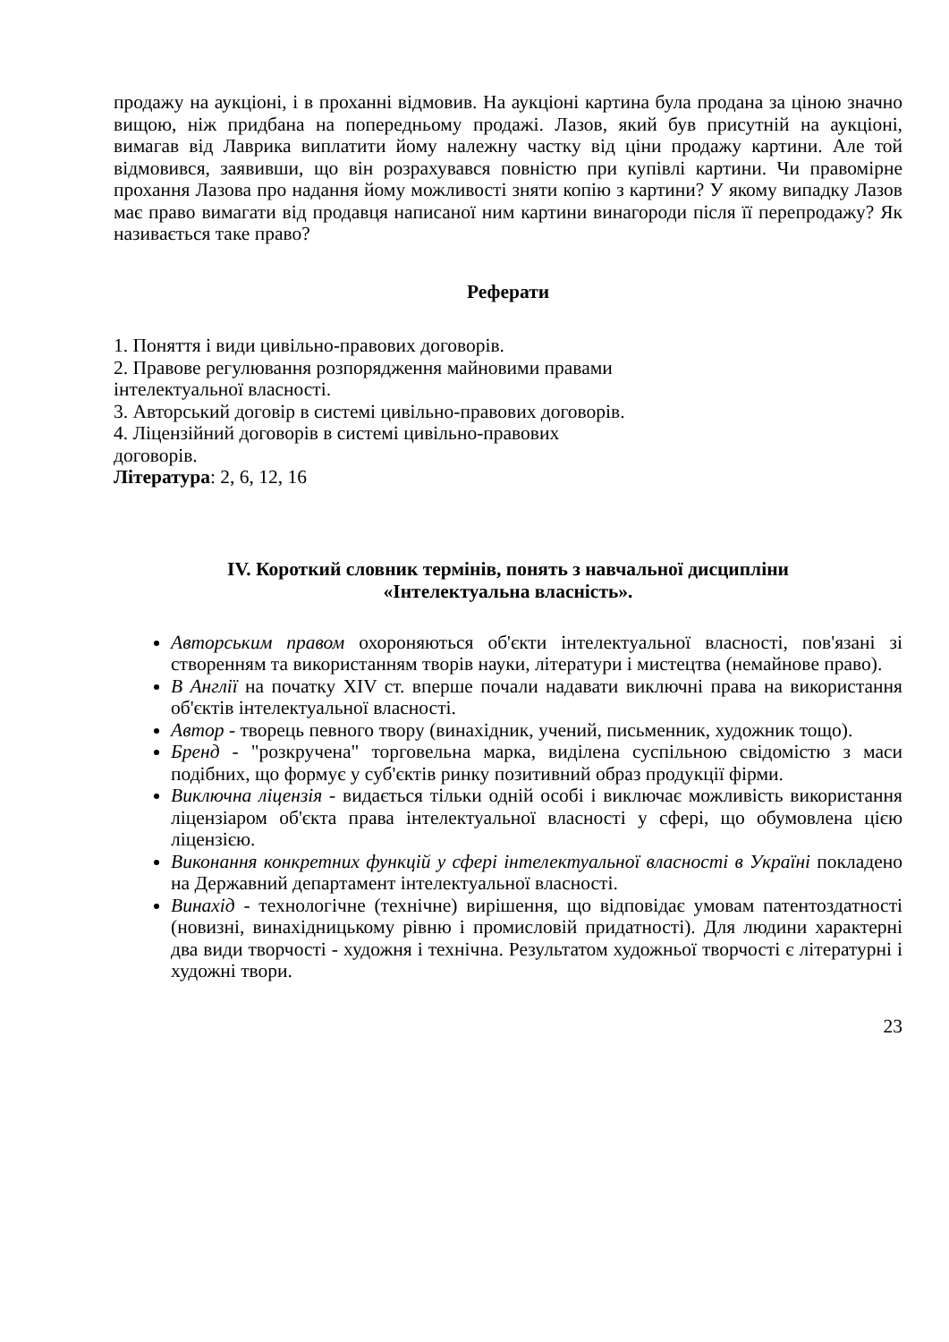продажу на аукціоні, і в проханні відмовив. На аукціоні картина була продана за ціною значно вищою, ніж придбана на попередньому продажі. Лазов, який був присутній на аукціоні, вимагав від Лаврика виплатити йому належну частку від ціни продажу картини. Але той відмовився, заявивши, що він розрахувався повністю при купівлі картини. Чи правомірне прохання Лазова про надання йому можливості зняти копію з картини? У якому випадку Лазов має право вимагати від продавця написаної ним картини винагороди після її перепродажу? Як називається таке право?
Реферати
1. Поняття і види цивільно-правових договорів.
2. Правове регулювання розпорядження майновими правами
інтелектуальної власності.
3. Авторський договір в системі цивільно-правових договорів.
4. Ліцензійний договорів в системі цивільно-правових
договорів.
Література: 2, 6, 12, 16
IV. Короткий словник термінів, понять з навчальної дисципліни
«Інтелектуальна власність».
Авторським правом охороняються об'єкти інтелектуальної власності, пов'язані зі створенням та використанням творів науки, літератури і мистецтва (немайнове право).
В Англії на початку XIV ст. вперше почали надавати виключні права на використання об'єктів інтелектуальної власності.
Автор - творець певного твору (винахідник, учений, письменник, художник тощо).
Бренд - "розкручена" торговельна марка, виділена суспільною свідомістю з маси подібних, що формує у суб'єктів ринку позитивний образ продукції фірми.
Виключна ліцензія - видається тільки одній особі і виключає можливість використання ліцензіаром об'єкта права інтелектуальної власності у сфері, що обумовлена цією ліцензією.
Виконання конкретних функцій у сфері інтелектуальної власності в Україні покладено на Державний департамент інтелектуальної власності.
Винахід - технологічне (технічне) вирішення, що відповідає умовам патентоздатності (новизні, винахідницькому рівню і промисловій придатності). Для людини характерні два види творчості - художня і технічна. Результатом художньої творчості є літературні і художні твори.
23